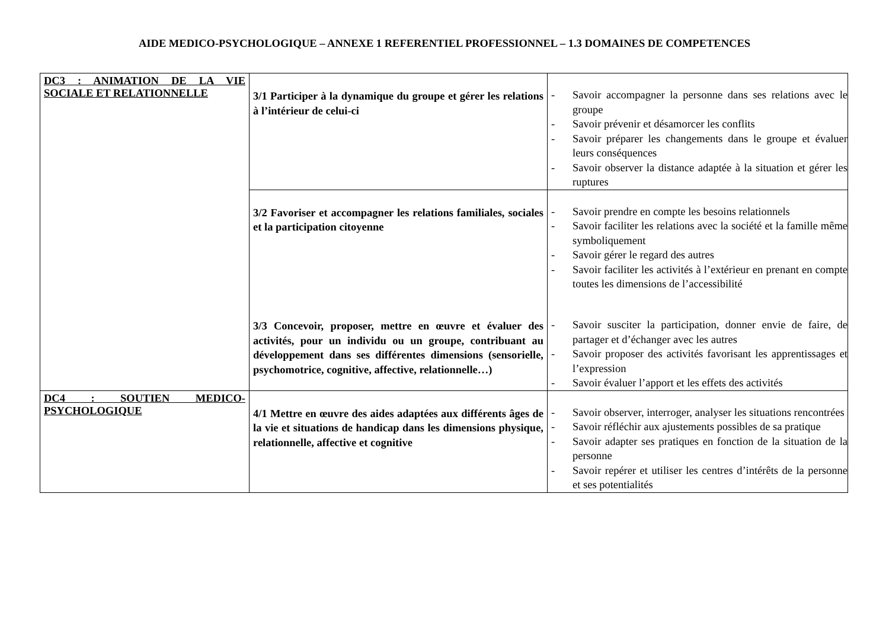AIDE MEDICO-PSYCHOLOGIQUE – ANNEXE 1 REFERENTIEL PROFESSIONNEL – 1.3 DOMAINES DE COMPETENCES
| DC3 : ANIMATION DE LA VIE SOCIALE ET RELATIONNELLE | 3/1 Participer à la dynamique du groupe et gérer les relations à l’intérieur de celui-ci | - Savoir accompagner la personne dans ses relations avec le groupe - Savoir prévenir et désamorcer les conflits - Savoir préparer les changements dans le groupe et évaluer leurs conséquences - Savoir observer la distance adaptée à la situation et gérer les ruptures |
| | 3/2 Favoriser et accompagner les relations familiales, sociales et la participation citoyenne | - Savoir prendre en compte les besoins relationnels - Savoir faciliter les relations avec la société et la famille même symboliquement - Savoir gérer le regard des autres - Savoir faciliter les activités à l’extérieur en prenant en compte toutes les dimensions de l’accessibilité |
| | 3/3 Concevoir, proposer, mettre en œuvre et évaluer des activités, pour un individu ou un groupe, contribuant au développement dans ses différentes dimensions (sensorielle, psychomotrice, cognitive, affective, relationnelle…) | - Savoir susciter la participation, donner envie de faire, de partager et d’échanger avec les autres - Savoir proposer des activités favorisant les apprentissages et l’expression - Savoir évaluer l’apport et les effets des activités |
| DC4 : SOUTIEN MEDICO-PSYCHOLOGIQUE | 4/1 Mettre en œuvre des aides adaptées aux différents âges de la vie et situations de handicap dans les dimensions physique, relationnelle, affective et cognitive | - Savoir observer, interroger, analyser les situations rencontrées - Savoir réfléchir aux ajustements possibles de sa pratique - Savoir adapter ses pratiques en fonction de la situation de la personne - Savoir repérer et utiliser les centres d’intérêts de la personne et ses potentialités |